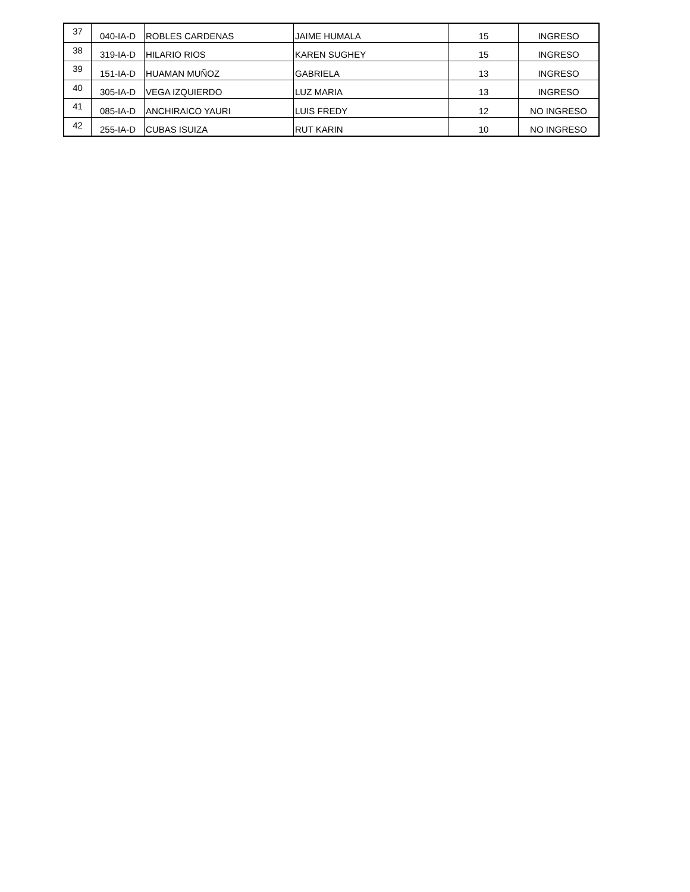| 37 | 040-IA-D | ROBLES CARDENAS | JAIME HUMALA | 15 | INGRESO |
| 38 | 319-IA-D | HILARIO RIOS | KAREN SUGHEY | 15 | INGRESO |
| 39 | 151-IA-D | HUAMAN MUÑOZ | GABRIELA | 13 | INGRESO |
| 40 | 305-IA-D | VEGA IZQUIERDO | LUZ MARIA | 13 | INGRESO |
| 41 | 085-IA-D | ANCHIRAICO YAURI | LUIS FREDY | 12 | NO INGRESO |
| 42 | 255-IA-D | CUBAS ISUIZA | RUT KARIN | 10 | NO INGRESO |